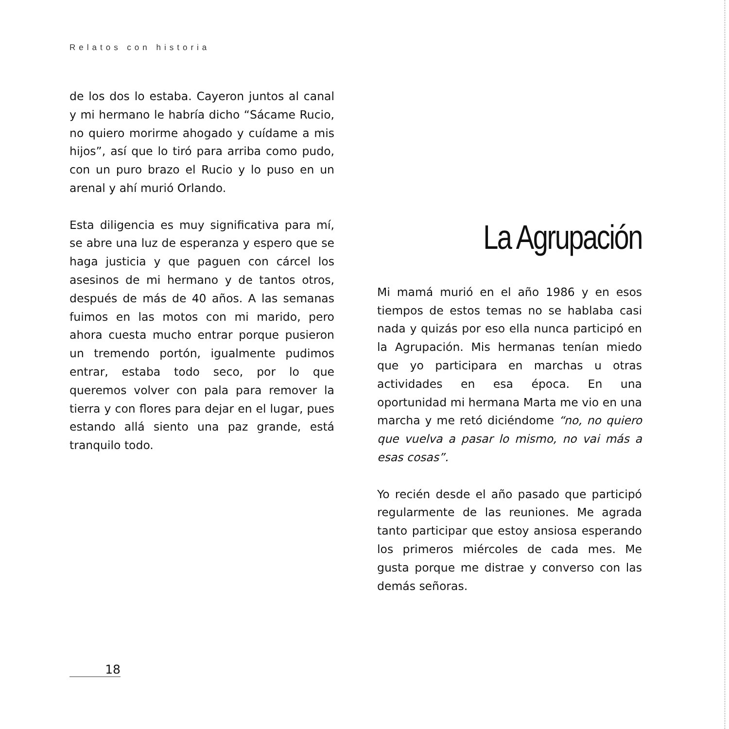Relatos con historia
de los dos lo estaba. Cayeron juntos al canal y mi hermano le habría dicho “Sácame Rucio, no quiero morirme ahogado y cuídame a mis hijos”, así que lo tiró para arriba como pudo, con un puro brazo el Rucio y lo puso en un arenal y ahí murió Orlando.
Esta diligencia es muy significativa para mí, se abre una luz de esperanza y espero que se haga justicia y que paguen con cárcel los asesinos de mi hermano y de tantos otros, después de más de 40 años. A las semanas fuimos en las motos con mi marido, pero ahora cuesta mucho entrar porque pusieron un tremendo portón, igualmente pudimos entrar, estaba todo seco, por lo que queremos volver con pala para remover la tierra y con flores para dejar en el lugar, pues estando allá siento una paz grande, está tranquilo todo.
La Agrupación
Mi mamá murió en el año 1986 y en esos tiempos de estos temas no se hablaba casi nada y quizás por eso ella nunca participó en la Agrupación. Mis hermanas tenían miedo que yo participara en marchas u otras actividades en esa época. En una oportunidad mi hermana Marta me vio en una marcha y me retó diciéndome “no, no quiero que vuelva a pasar lo mismo, no vai más a esas cosas”.
Yo recién desde el año pasado que participó regularmente de las reuniones. Me agrada tanto participar que estoy ansiosa esperando los primeros miércoles de cada mes. Me gusta porque me distrae y converso con las demás señoras.
18